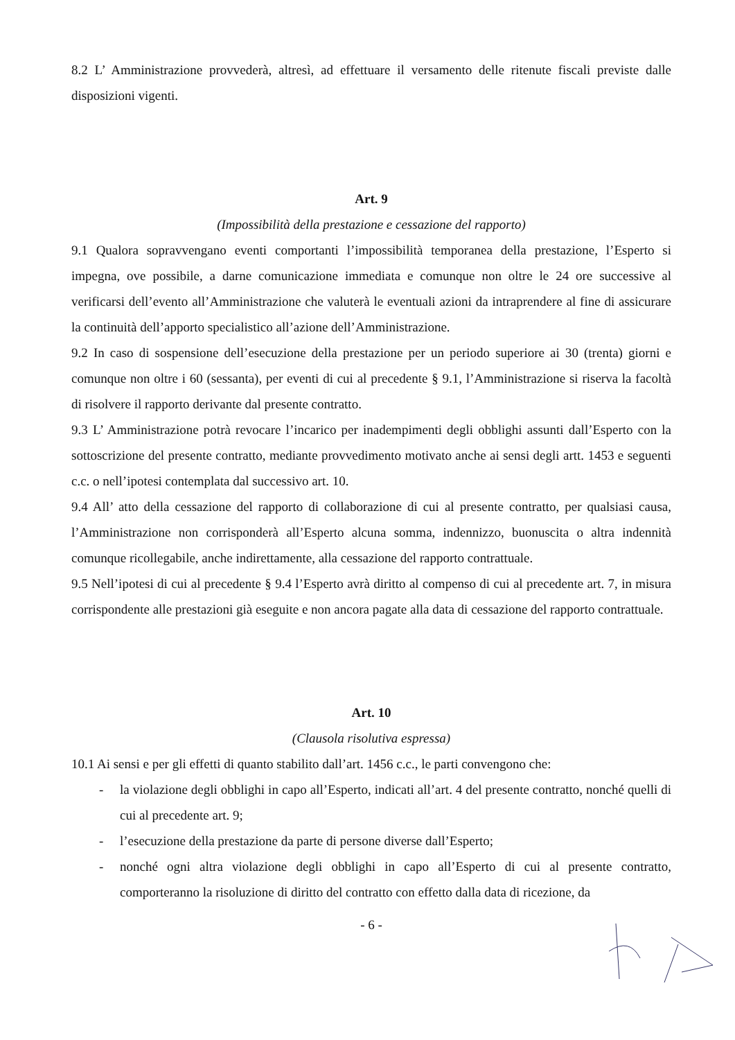8.2 L’ Amministrazione provvederà, altresì, ad effettuare il versamento delle ritenute fiscali previste dalle disposizioni vigenti.
Art. 9
(Impossibilità della prestazione e cessazione del rapporto)
9.1 Qualora sopravvengano eventi comportanti l’impossibilità temporanea della prestazione, l’Esperto si impegna, ove possibile, a darne comunicazione immediata e comunque non oltre le 24 ore successive al verificarsi dell’evento all’Amministrazione che valuterà le eventuali azioni da intraprendere al fine di assicurare la continuità dell’apporto specialistico all’azione dell’Amministrazione.
9.2 In caso di sospensione dell’esecuzione della prestazione per un periodo superiore ai 30 (trenta) giorni e comunque non oltre i 60 (sessanta), per eventi di cui al precedente § 9.1, l’Amministrazione si riserva la facoltà di risolvere il rapporto derivante dal presente contratto.
9.3 L’ Amministrazione potrà revocare l’incarico per inadempimenti degli obblighi assunti dall’Esperto con la sottoscrizione del presente contratto, mediante provvedimento motivato anche ai sensi degli artt. 1453 e seguenti c.c. o nell’ipotesi contemplata dal successivo art. 10.
9.4 All’ atto della cessazione del rapporto di collaborazione di cui al presente contratto, per qualsiasi causa, l’Amministrazione non corrisponderà all’Esperto alcuna somma, indennizzo, buonuscita o altra indennità comunque ricollegabile, anche indirettamente, alla cessazione del rapporto contrattuale.
9.5 Nell’ipotesi di cui al precedente § 9.4 l’Esperto avrà diritto al compenso di cui al precedente art. 7, in misura corrispondente alle prestazioni già eseguite e non ancora pagate alla data di cessazione del rapporto contrattuale.
Art. 10
(Clausola risolutiva espressa)
10.1 Ai sensi e per gli effetti di quanto stabilito dall’art. 1456 c.c., le parti convengono che:
- la violazione degli obblighi in capo all’Esperto, indicati all’art. 4 del presente contratto, nonché quelli di cui al precedente art. 9;
- l’esecuzione della prestazione da parte di persone diverse dall’Esperto;
- nonché ogni altra violazione degli obblighi in capo all’Esperto di cui al presente contratto, comporteranno la risoluzione di diritto del contratto con effetto dalla data di ricezione, da
- 6 -